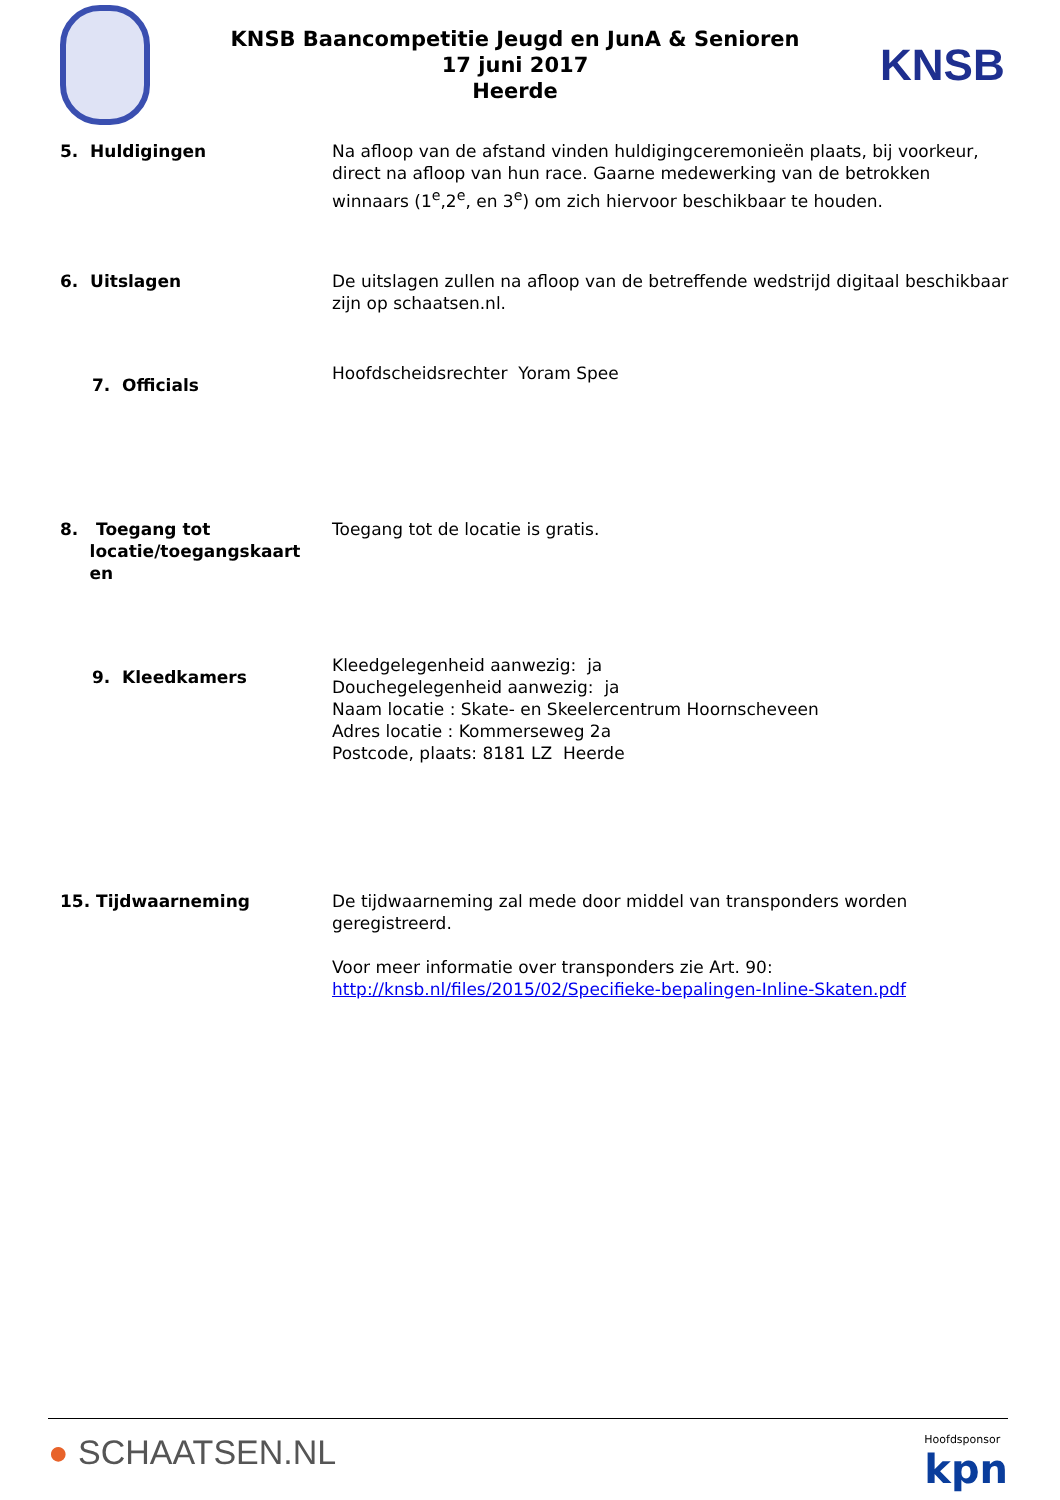KNSB Baancompetitie Jeugd en JunA & Senioren
17 juni 2017
Heerde
KNSB
5. Huldigingen Na afloop van de afstand vinden huldigingceremonieën plaats, bij voorkeur, direct na afloop van hun race. Gaarne medewerking van de betrokken winnaars (1<sup>e</sup>,2<sup>e</sup>, en 3<sup>e</sup>) om zich hiervoor beschikbaar te houden.
6. Uitslagen De uitslagen zullen na afloop van de betreffende wedstrijd digitaal beschikbaar zijn op schaatsen.nl.
7. Officials
Hoofdscheidsrechter Yoram Spee
8. Toegang tot
locatie/toegangskaart
en
Toegang tot de locatie is gratis.
9. Kleedkamers
Kleedgelegenheid aanwezig: ja
Douchegelegenheid aanwezig: ja
Naam locatie : Skate- en Skeelercentrum Hoornscheveen
Adres locatie : Kommerseweg 2a
Postcode, plaats: 8181 LZ Heerde
15. Tijdwaarneming De tijdwaarneming zal mede door middel van transponders worden geregistreerd.
Voor meer informatie over transponders zie Art. 90:
http://knsb.nl/files/2015/02/Specifieke-bepalingen-Inline-Skaten.pdf
● SCHAATSEN.NL
Hoofdsponsor
kpn